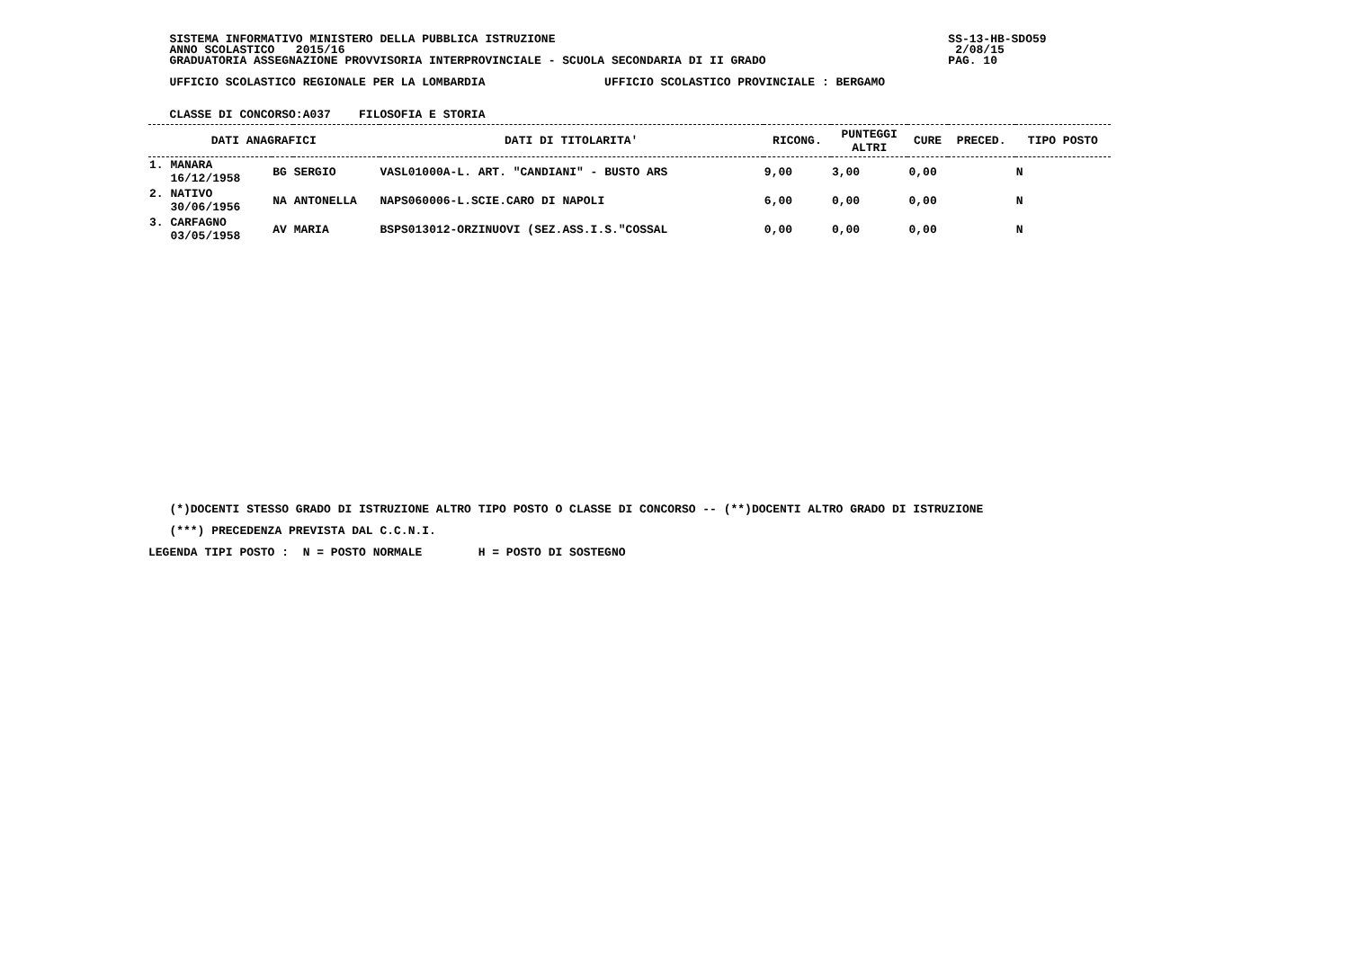SISTEMA INFORMATIVO MINISTERO DELLA PUBBLICA ISTRUZIONE                                                        SS-13-HB-SDO59
   ANNO SCOLASTICO   2015/16                                                                                       2/08/15
   GRADUATORIA ASSEGNAZIONE PROVVISORIA INTERPROVINCIALE - SCUOLA SECONDARIA DI II GRADO                          PAG. 10

   UFFICIO SCOLASTICO REGIONALE PER LA LOMBARDIA                 UFFICIO SCOLASTICO PROVINCIALE : BERGAMO


   CLASSE DI CONCORSO:A037    FILOSOFIA E STORIA
| DATI ANAGRAFICI | | | DATI DI TITOLARITA' | RICONG. | PUNTEGGI ALTRI | CURE | PRECED. | TIPO POSTO |
| --- | --- | --- | --- | --- | --- | --- | --- | --- |
| 1. MANARA 16/12/1958 | BG | SERGIO | VASL01000A-L. ART. "CANDIANI" - BUSTO ARS | 9,00 | 3,00 | 0,00 | | N |
| 2. NATIVO 30/06/1956 | NA | ANTONELLA | NAPS060006-L.SCIE.CARO DI NAPOLI | 6,00 | 0,00 | 0,00 | | N |
| 3. CARFAGNO 03/05/1958 | AV | MARIA | BSPS013012-ORZINUOVI (SEZ.ASS.I.S."COSSAL | 0,00 | 0,00 | 0,00 | | N |
   (*)DOCENTI STESSO GRADO DI ISTRUZIONE ALTRO TIPO POSTO O CLASSE DI CONCORSO -- (**)DOCENTI ALTRO GRADO DI ISTRUZIONE

   (***) PRECEDENZA PREVISTA DAL C.C.N.I.

LEGENDA TIPI POSTO :  N = POSTO NORMALE        H = POSTO DI SOSTEGNO